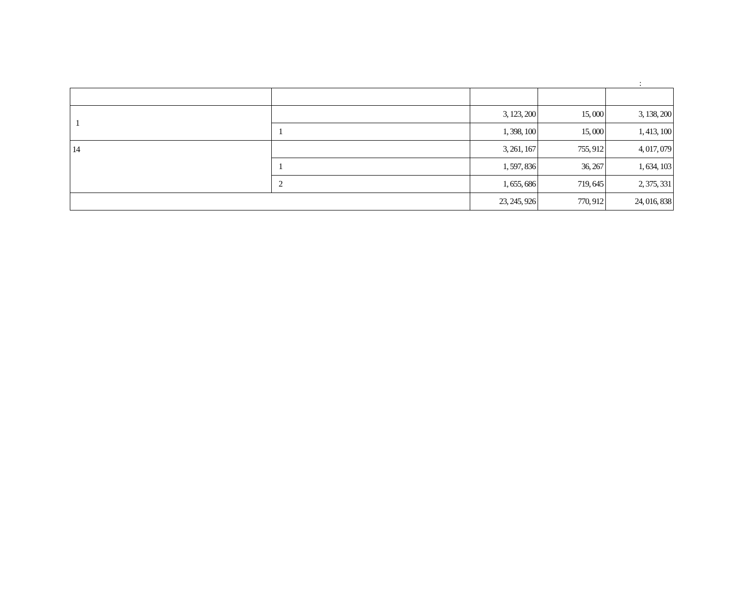:
| 1 | | 3, 123, 200 | 15, 000 | 3, 138, 200 |
| | 1 | 1, 398, 100 | 15, 000 | 1, 413, 100 |
| 14 | | 3, 261, 167 | 755, 912 | 4, 017, 079 |
| | 1 | 1, 597, 836 | 36, 267 | 1, 634, 103 |
| | 2 | 1, 655, 686 | 719, 645 | 2, 375, 331 |
| | | 23, 245, 926 | 770, 912 | 24, 016, 838 |